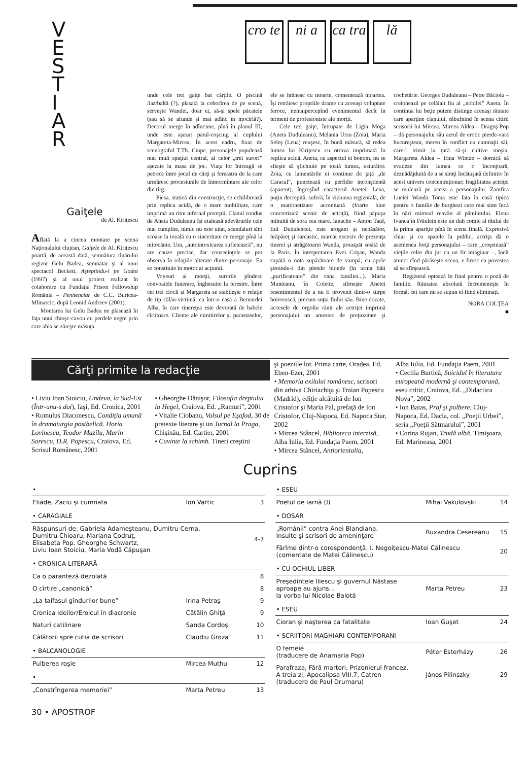V
E
S
T
I
A
R
Gaiţele
de Al. Kiriţescu
Aflată la a cincea montare pe scena Naţionalului clujean, Gaiţele de Al. Kiriţescu poartă, de această dată, semnătura tînărului regizor Gelu Badea, semnatar şi al unui spectacol Beckett, Aşteptîndu-l pe Godot (1997) şi al unui proiect realizat în colaborare cu Fundaţia Prison Fellowship România – Penitenciar de C.C. Buricea-Mlinarcic, după Leonid Andreev (2001).
Montarea lui Gelu Badea ne plasează în faţa unui chioşc-cavou cu perdele negre prin care abia se zăreşte măsuţa
cro te
ni a ca tra
lă
unde cele trei gaiţe bat cărţile. O piscină /iaz/baltă (?), plasată la coborîrea de pe scenă, serveşte Wandei, doar ei, să-şi spele păcatele (sau să se afunde şi mai adînc în mocirlă?). Decorul merge în adîncime, pînă în planul III, unde este aşezat patul-coşciug al cuplului Margareta-Mircea. În acest cadru, fixat de scenograful T.Th. Ciupe, personajele populează mai mult spaţiul central, al celor „trei surori” aşezate la masa de joc. Viaţa lor întreagă se petrece între jocul de cărţi şi fereastra de la care urmăresc procesiunile de înmormîntare ale celor din tîrg.
Piesa, statică din construcţie, se echilibrează prin replica acidă, de o mare mobilitate, care imprimă un ritm infernal poveştii. Clanul condus de Aneta Duduleanu îşi etalează adevărurile cele mai cumplite, nimic nu este uitat, scandaluri sînt scoase la iveală cu o sinceritate ce merge pînă la mitocănie. Ura, „autointoxicarea sufletească”, nu are cauze precise, dar consecinţele se pot observa în relaţiile alterate dintre personaje. Ea se constituie în motor al acţiunii.
Voyeuri ai morţii, surorile pîndesc convoaiele funerare, înghesuite la ferestre. Între cei trei ciocli şi Margareta se stabileşte o relaţie de tip călău-victimă, ca într-o casă a Bernardei Alba, în care tinereţea este devorată de babele cîrtitoare. Cliente ale cimitirelor şi parastaselor, ele se hrănesc cu moarte, comentează moartea. Îşi retrăiesc propriile drame cu aceeaşi voluptate feroce, nemaipercepînd evenimentul decît în termeni de profesioniste ale morţii.
Cele trei gaiţe, întrupate de Ligia Moga (Aneta Duduleanu), Melania Ursu (Zoia), Maria Seleş (Lena) reuşesc, în bună măsură, să redea lumea lui Kiriţescu cu otrava imprimată în replica acidă. Aneta, cu aspectul ei bonom, nu se sfieşte să şfichiuie pe toată lumea, usturător. Zoia, cu lamentările ei continue de ţaţă „de Caracal”, punctează cu perfidie inconştientă (aparent), îngroşînd caracterul Anetei. Lena, puţin decrepită, suferă, în viziunea regizorală, de o marionetizare accentuată (foarte bine concretizată scenic de actriţă), fiind păpuşa mînuită de sora cea mare. Ianache – Anton Tauf, fiul Dudulencei, este arogant şi nepăsător, hrăpăreţ şi sarcastic, marcat excesiv de prezenţa tinerei şi atrăgătoarei Wanda, proaspăt sosită de la Paris. În interpretarea Evei Crişan, Wanda capătă o notă supărătoare de vampă, cu apele şiroindu-i din pletele blonde (în urma băii „purificatoare” din vana familiei...). Maria Munteanu, în Colette, stîrneşte Anetei resentimentul de a nu fi provenit dintr-o stirpe boierească, precum soţia fiului său. Bine dozate, accesele de orgoliu rănit ale actriţei imprimă personajului un amestec de preţiozitate şi cochetărie. Georges Duduleanu – Petre Băcioiu – creionează pe celălalt fiu al „nobilei” Aneta. În continua lui beţie putem distinge aceeaşi răutate care aparţine clanului, răbufnind în scena citirii scrisorii lui Mircea. Mircea Aldea – Dragoş Pop – dă personajului său aerul de erotic pierde-vară bucureştean, mereu în conflict cu cumnaţii săi, care-l trimit la ţară să-şi cultive moşia. Margareta Aldea – Irina Wintze – dornică să evadeze din lumea ce o înconjoară, deznădăjduită de a se simţi încătuşată definitiv în acest univers concentraţionar; fragilitatea actriţei se mulează pe aceea a personajului. Zamfira Luciei Wanda Toma este fata în casă tipică pentru o familie de burghezi care mai simt încă în nări mirosul reavăn al pămîntului. Elena Ivanca în Fräulein este un duh comic al răului de la prima apariţie pînă în scena finală. Expresivă chiar şi cu spatele la public, actriţa dă o asemenea forţă personajului – care „croşetează” vieţile celor din jur cu un fir imaginar –, încît atunci cînd părăseşte scena, e firesc ca povestea să se sfîrşească.
Regizorul optează în final pentru o poză de familie. Răutatea absolută încremeneşte în formă, cei care nu se supun ei fiind eliminaţi.
NORA COLŢEA
■
Cărţi primite la redacţie
şi poeziile lor. Prima carte, Oradea, Ed. Eben-Ezer, 2001
• Memoria exilului românesc, scrisori din arhiva Chiriachiţa şi Traian Popescu (Madrid), ediţie alcătuită de Ion Cristofor şi Maria Pal, prefaţă de Ion Cristofor, Cluj-Napoca, Ed. Napoca Star, 2002
• Mircea Stâncel, Biblioteca interzisă, Alba Iulia, Ed. Fundaţia Paem, 2001
• Mircea Stâncel, Antiorientalia,
Alba Iulia, Ed. Fundaţia Paem, 2001
• Cecilia Burtică, Suicidul în literatura europeană modernă şi contemporană, eseu critic, Craiova, Ed. „Didactica Nova”, 2002
• Ion Baias, Praf şi pulbere, Cluj-Napoca, Ed. Dacia, col. „Poeţii Urbei”, seria „Poeţii Sătmarului”, 2001
• Corina Rujan, Trudă albă, Timişoara, Ed. Marineasa, 2001
• Liviu Ioan Stoiciu, Undeva, la Sud-Est (Într-unu-s doi), Iaşi, Ed. Cronica, 2001
• Romulus Diaconescu, Condiţia umană în dramaturgia postbelică. Horia Lovinescu, Teodor Mazilu, Marin Sorescu, D.R. Popescu, Craiova, Ed. Scrisul Românesc, 2001
• Gheorghe Dănişor, Filosofia dreptului la Hegel, Craiova, Ed. „Ramuri”, 2001
• Vitalie Ciobanu, Valsul pe Eşafod, 30 de pretexte literare şi un Jurnal la Praga, Chişinău, Ed. Cartier, 2001
• Cuvinte la schimb. Tineri creştini
Cuprins
| • | | |
| Eliade, Zaciu şi cumnata | Ion Vartic | 3 |
| • CARAGIALE | | |
| Răspunsuri de: Gabriela Adameşteanu, Dumitru Cerna, Dumitru Chioaru, Mariana Codruţ, Elisabeta Pop, Gheorghe Schwartz, Liviu Ioan Stoiciu, Maria Vodă Căpuşan | | 4-7 |
| • CRONICA LITERARĂ | | |
| Ca o paranteză dezolată | | 8 |
| O cîrtire „canonică” | | 8 |
| „La taifasul gîndurilor bune” | Irina Petraş | 9 |
| Cronica ideilor/Eroicul în diacronie | Cătălin Ghiţă | 9 |
| Naturi catilinare | Sanda Cordoş | 10 |
| Călătorii spre cutia de scrisori | Claudiu Groza | 11 |
| • BALCANOLOGIE | | |
| Pulberea roşie | Mircea Muthu | 12 |
| • | | |
| „Constrîngerea memoriei” | Marta Petreu | 13 |
| • ESEU | | |
| Poetul de iarnă (I) | Mihai Vakulovski | 14 |
| • DOSAR | | |
| „Românii” contra Anei Blandiana. Insulte şi scrisori de ameninţare | Ruxandra Cesereanu | 15 |
| Fărîme dintr-o corespondenţă: I. Negoiţescu-Matei Călinescu (comentate de Matei Călinescu) | | 20 |
| • CU OCHIUL LIBER | | |
| Preşedintele Iliescu şi guvernul Năstase aproape au ajuns... la vorba lui Nicolae Balotă | Marta Petreu | 23 |
| • ESEU | | |
| Cioran şi naşterea ca fatalitate | Ioan Guşet | 24 |
| • SCRIITORI MAGHIARI CONTEMPORANI | | |
| O femeie (traducere de Anamaria Pop) | Péter Esterházy | 26 |
| Parafraza, Fără martori, Prizonierul francez, A treia zi, Apocalipsa VIII.7, Catren (traducere de Paul Drumaru) | János Pilinszky | 29 |
30 • APOSTROF